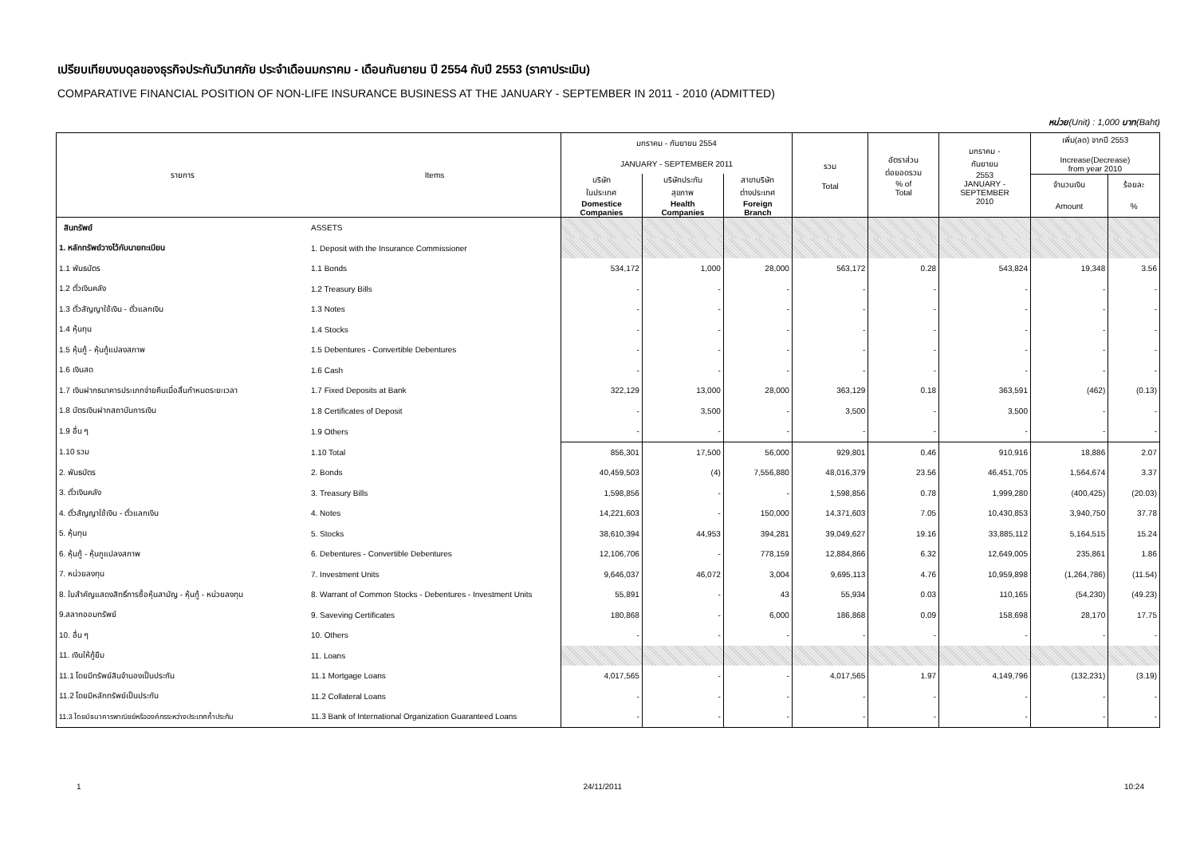เปรียบเทียบงบดุลของธุรกิจประกันวินาศภัย ประจำเดือนมกราคม - เดือนกันยายน ปี 2554 กับปี 2553 (ราคาประเมิน)
COMPARATIVE FINANCIAL POSITION OF NON-LIFE INSURANCE BUSINESS AT THE JANUARY - SEPTEMBER IN 2011 - 2010 (ADMITTED)
หน่วย(Unit) : 1,000 บาท(Baht)
| รายการ | Items | มกราคม - กันยายน 2554 | | | รวม Total | อัตราส่วน ต่อยอดรวม % of Total | มกราคม - กันยายน 2553 JANUARY - SEPTEMBER 2010 | เพิ่ม(ลด) จากปี 2553 Increase(Decrease) from year 2010 | |
| --- | --- | --- | --- | --- | --- | --- | --- | --- | --- |
| | | JANUARY - SEPTEMBER 2011 | | | | | | | |
| | | บริษัท ในประเทศ Domestice Companies | บริษัทประกัน สุขภาพ Health Companies | สาขาบริษัท ต่างประเทศ Foreign Branch | | | | | |
| | | | | | | | | จำนวนเงิน | ร้อยละ |
| | | | | | | | | Amount | % |
| สินทรัพย์ | ASSETS | | | | | | | | |
| 1. หลักทรัพย์วางไว้กับนายทะเบียน | 1. Deposit with the Insurance Commissioner | | | | | | | | |
| 1.1 พันธบัตร | 1.1 Bonds | 534,172 | 1,000 | 28,000 | 563,172 | 0.28 | 543,824 | 19,348 | 3.56 |
| 1.2 ตั๋วเงินคลัง | 1.2 Treasury Bills | - | - | - | - | - | - | - | - |
| 1.3 ตั๋วสัญญาใช้เงิน - ตั๋วแลกเงิน | 1.3 Notes | - | - | - | - | - | - | - | - |
| 1.4 หุ้นทุน | 1.4 Stocks | - | - | - | - | - | - | - | - |
| 1.5 หุ้นกู้ - หุ้นกู้แปลงสภาพ | 1.5 Debentures - Convertible Debentures | - | - | - | - | - | - | - | - |
| 1.6 เงินสด | 1.6 Cash | - | - | - | - | - | - | - | - |
| 1.7 เงินฝากธนาคารประเภทจ่ายคืนเมื่อสิ้นกำหนดระยะเวลา | 1.7 Fixed Deposits at Bank | 322,129 | 13,000 | 28,000 | 363,129 | 0.18 | 363,591 | (462) | (0.13) |
| 1.8 บัตรเงินฝากสถาบันการเงิน | 1.8 Certificates of Deposit | - | 3,500 | - | 3,500 | - | 3,500 | - | - |
| 1.9 อื่น ๆ | 1.9 Others | - | - | - | - | - | - | - | - |
| 1.10 รวม | 1.10 Total | 856,301 | 17,500 | 56,000 | 929,801 | 0.46 | 910,916 | 18,886 | 2.07 |
| 2. พันธบัตร | 2. Bonds | 40,459,503 | (4) | 7,556,880 | 48,016,379 | 23.56 | 46,451,705 | 1,564,674 | 3.37 |
| 3. ตั๋วเงินคลัง | 3. Treasury Bills | 1,598,856 | - | - | 1,598,856 | 0.78 | 1,999,280 | (400,425) | (20.03) |
| 4. ตั๋วสัญญาใช้เงิน - ตั๋วแลกเงิน | 4. Notes | 14,221,603 | - | 150,000 | 14,371,603 | 7.05 | 10,430,853 | 3,940,750 | 37.78 |
| 5. หุ้นทุน | 5. Stocks | 38,610,394 | 44,953 | 394,281 | 39,049,627 | 19.16 | 33,885,112 | 5,164,515 | 15.24 |
| 6. หุ้นกู้ - หุ้นกูแปลงสภาพ | 6. Debentures - Convertible Debentures | 12,106,706 | - | 778,159 | 12,884,866 | 6.32 | 12,649,005 | 235,861 | 1.86 |
| 7. หน่วยลงทุน | 7. Investment Units | 9,646,037 | 46,072 | 3,004 | 9,695,113 | 4.76 | 10,959,898 | (1,264,786) | (11.54) |
| 8. ใบสำคัญแสดงสิทธิ์การซื้อหุ้นสามัญ - หุ้นกู้ - หน่วยลงทุน | 8. Warrant of Common Stocks - Debentures - Investment Units | 55,891 | - | 43 | 55,934 | 0.03 | 110,165 | (54,230) | (49.23) |
| 9.สลากออมทรัพย์ | 9. Saveving Certificates | 180,868 | - | 6,000 | 186,868 | 0.09 | 158,698 | 28,170 | 17.75 |
| 10. อื่น ๆ | 10. Others | - | - | - | - | - | - | - | - |
| 11. เงินให้กู้ยืม | 11. Loans | | | | | | | | |
| 11.1 โดยมีทรัพย์สินจำนองเป็นประกัน | 11.1 Mortgage Loans | 4,017,565 | - | - | 4,017,565 | 1.97 | 4,149,796 | (132,231) | (3.19) |
| 11.2 โดยมีหลักทรัพย์เป็นประกัน | 11.2 Collateral Loans | - | - | - | - | - | - | - | - |
| 11.3 โดยมีธนาคารพาณิชย์หรือองค์กรระหว่างประเทศค้ำประกัน | 11.3 Bank of International Organization Guaranteed Loans | - | - | - | - | - | - | - | - |
1 24/11/2011 10:24